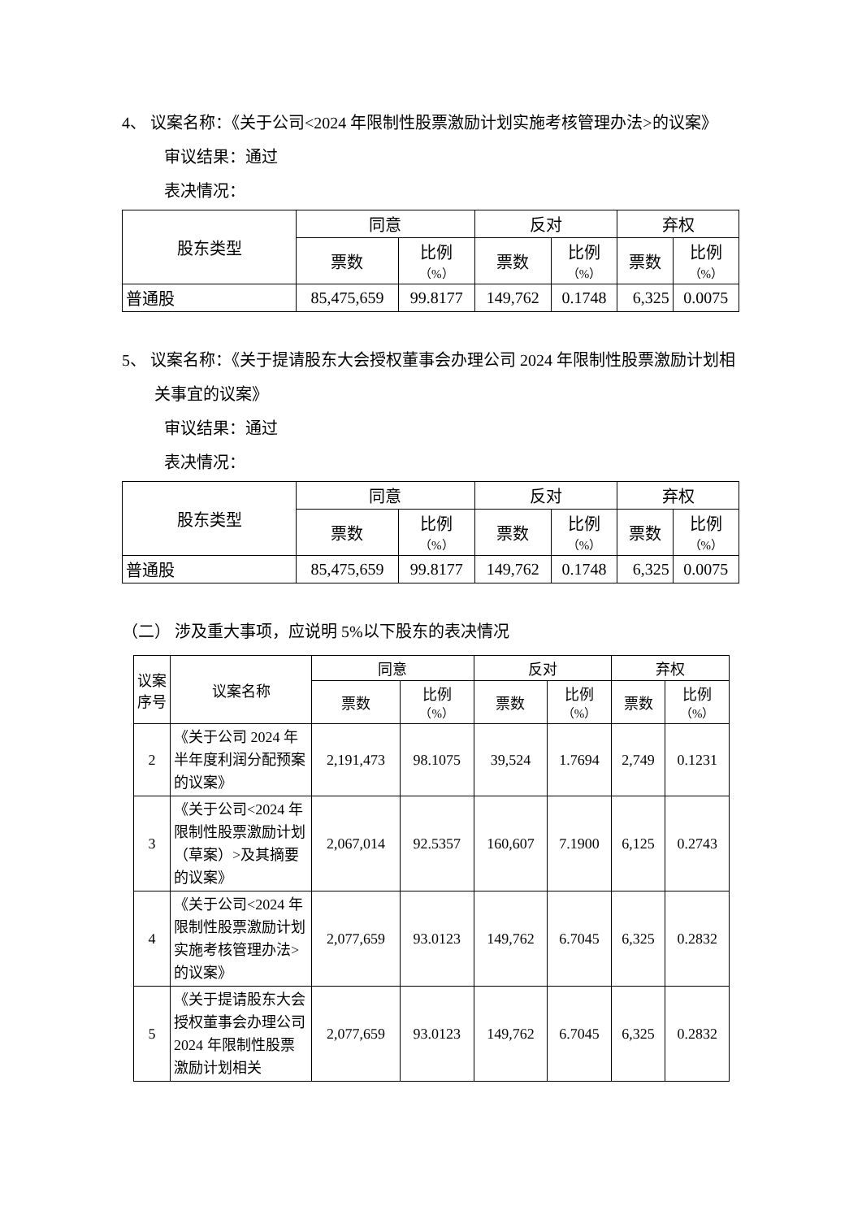4、 议案名称：《关于公司<2024 年限制性股票激励计划实施考核管理办法>的议案》
审议结果：通过
表决情况：
| 股东类型 | 同意 | | 反对 | | 弃权 | |
| --- | --- | --- | --- | --- | --- | --- |
| | 票数 | 比例 （%） | 票数 | 比例 （%） | 票数 | 比例 （%） |
| 普通股 | 85,475,659 | 99.8177 | 149,762 | 0.1748 | 6,325 | 0.0075 |
5、 议案名称：《关于提请股东大会授权董事会办理公司 2024 年限制性股票激励计划相关事宜的议案》
审议结果：通过
表决情况：
| 股东类型 | 同意 | | 反对 | | 弃权 | |
| --- | --- | --- | --- | --- | --- | --- |
| | 票数 | 比例 （%） | 票数 | 比例 （%） | 票数 | 比例 （%） |
| 普通股 | 85,475,659 | 99.8177 | 149,762 | 0.1748 | 6,325 | 0.0075 |
（二） 涉及重大事项，应说明 5%以下股东的表决情况
| 议案序号 | 议案名称 | 同意 | | 反对 | | 弃权 | |
| --- | --- | --- | --- | --- | --- | --- | --- |
| | | 票数 | 比例 （%） | 票数 | 比例 （%） | 票数 | 比例 （%） |
| 2 | 《关于公司 2024 年半年度利润分配预案的议案》 | 2,191,473 | 98.1075 | 39,524 | 1.7694 | 2,749 | 0.1231 |
| 3 | 《关于公司<2024 年限制性股票激励计划（草案）>及其摘要的议案》 | 2,067,014 | 92.5357 | 160,607 | 7.1900 | 6,125 | 0.2743 |
| 4 | 《关于公司<2024 年限制性股票激励计划实施考核管理办法>的议案》 | 2,077,659 | 93.0123 | 149,762 | 6.7045 | 6,325 | 0.2832 |
| 5 | 《关于提请股东大会授权董事会办理公司 2024 年限制性股票激励计划相关 | 2,077,659 | 93.0123 | 149,762 | 6.7045 | 6,325 | 0.2832 |